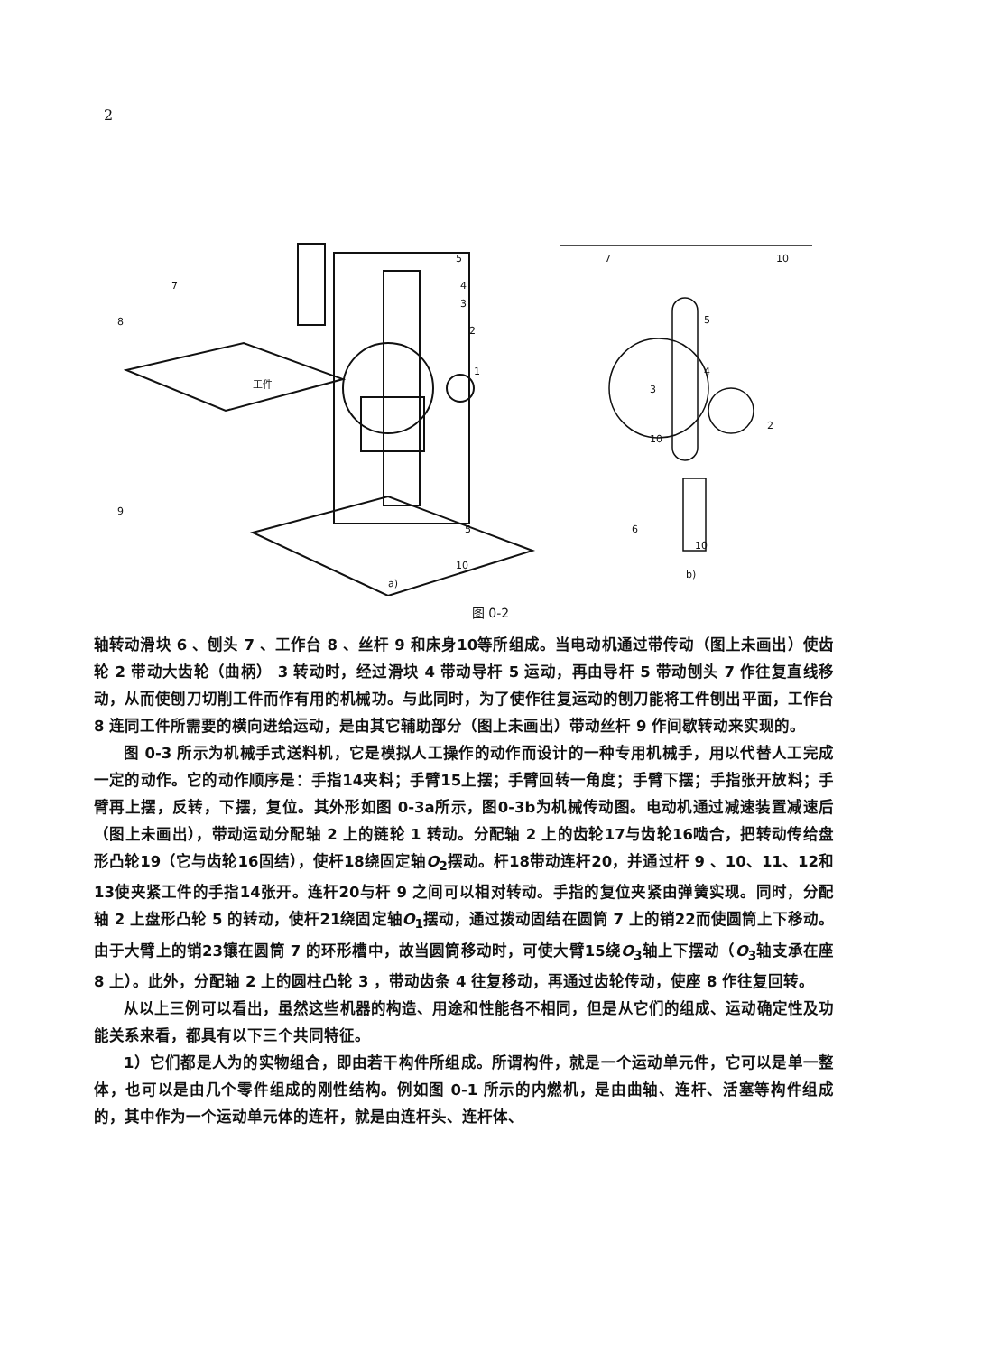2
5
4
3
2
1
7
8
9
5
10
7
10
5
4
3
2
10
6
10
工件
a)
b)
图 0-2
轴转动滑块 6 、刨头 7 、工作台 8 、丝杆 9 和床身10等所组成。当电动机通过带传动（图上未画出）使齿轮 2 带动大齿轮（曲柄） 3 转动时，经过滑块 4 带动导杆 5 运动，再由导杆 5 带动刨头 7 作往复直线移动，从而使刨刀切削工件而作有用的机械功。与此同时，为了使作往复运动的刨刀能将工件刨出平面，工作台 8 连同工件所需要的横向进给运动，是由其它辅助部分（图上未画出）带动丝杆 9 作间歇转动来实现的。
图 0-3 所示为机械手式送料机，它是模拟人工操作的动作而设计的一种专用机械手，用以代替人工完成一定的动作。它的动作顺序是：手指14夹料；手臂15上摆；手臂回转一角度；手臂下摆；手指张开放料；手臂再上摆，反转，下摆，复位。其外形如图 0-3a所示，图0-3b为机械传动图。电动机通过减速装置减速后（图上未画出），带动运动分配轴 2 上的链轮 1 转动。分配轴 2 上的齿轮17与齿轮16啮合，把转动传给盘形凸轮19（它与齿轮16固结），使杆18绕固定轴O<sub>2</sub>摆动。杆18带动连杆20，并通过杆 9 、10、11、12和13使夹紧工件的手指14张开。连杆20与杆 9 之间可以相对转动。手指的复位夹紧由弹簧实现。同时，分配轴 2 上盘形凸轮 5 的转动，使杆21绕固定轴O<sub>1</sub>摆动，通过拨动固结在圆筒 7 上的销22而使圆筒上下移动。由于大臂上的销23镶在圆筒 7 的环形槽中，故当圆筒移动时，可使大臂15绕O<sub>3</sub>轴上下摆动（O<sub>3</sub>轴支承在座 8 上）。此外，分配轴 2 上的圆柱凸轮 3 ，带动齿条 4 往复移动，再通过齿轮传动，使座 8 作往复回转。
从以上三例可以看出，虽然这些机器的构造、用途和性能各不相同，但是从它们的组成、运动确定性及功能关系来看，都具有以下三个共同特征。
1）它们都是人为的实物组合，即由若干构件所组成。所谓构件，就是一个运动单元件，它可以是单一整体，也可以是由几个零件组成的刚性结构。例如图 0-1 所示的内燃机，是由曲轴、连杆、活塞等构件组成的，其中作为一个运动单元体的连杆，就是由连杆头、连杆体、